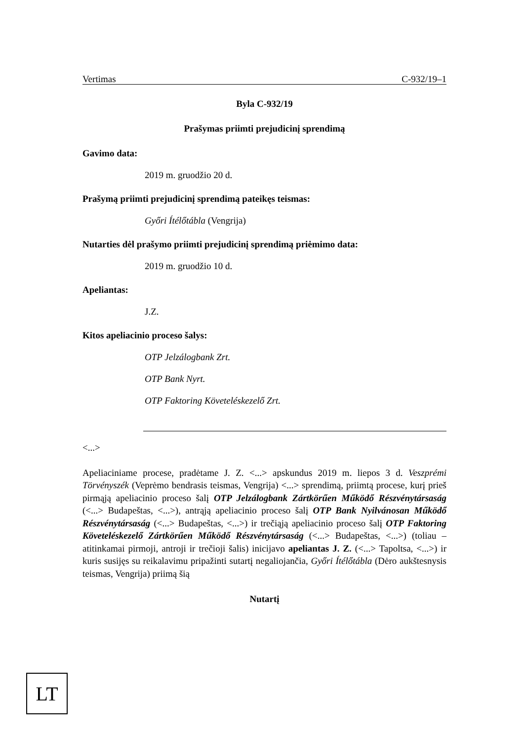Vertimas C-932/19–1
Byla C-932/19
Prašymas priimti prejudicinį sprendimą
Gavimo data:
2019 m. gruodžio 20 d.
Prašymą priimti prejudicinį sprendimą pateikęs teismas:
Győri Ítélőtábla (Vengrija)
Nutarties dėl prašymo priimti prejudicinį sprendimą priėmimo data:
2019 m. gruodžio 10 d.
Apeliantas:
J.Z.
Kitos apeliacinio proceso šalys:
OTP Jelzálogbank Zrt.
OTP Bank Nyrt.
OTP Faktoring Követeléskezelő Zrt.
<...>
Apeliaciniame procese, pradėtame J. Z. <...> apskundus 2019 m. liepos 3 d. Veszprémi Törvényszék (Veprėmo bendrasis teismas, Vengrija) <...> sprendimą, priimtą procese, kurį prieš pirmąją apeliacinio proceso šalį OTP Jelzálogbank Zártkörűen Működő Részvénytársaság (<...> Budapeštas, <...>), antrąją apeliacinio proceso šalį OTP Bank Nyilvánosan Működő Részvénytársaság (<...> Budapeštas, <...>) ir trečiąją apeliacinio proceso šalį OTP Faktoring Követeléskezelő Zártkörűen Működő Részvénytársaság (<...> Budapeštas, <...>) (toliau – atitinkamai pirmoji, antroji ir trečioji šalis) inicijavo apeliantas J. Z. (<...> Tapoltsa, <...>) ir kuris susijęs su reikalavimu pripažinti sutartį negaliojančia, Győri Ítélőtábla (Dėro aukštesnysis teismas, Vengrija) priimą šią
Nutartį
LT